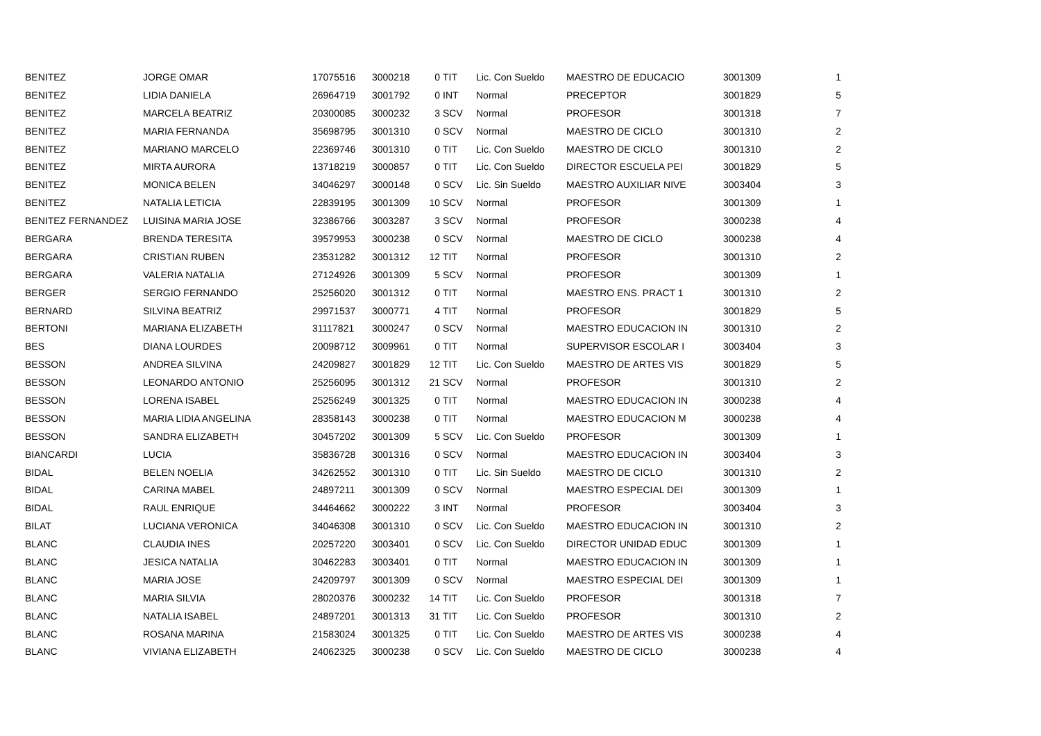| BENITEZ | JORGE OMAR | 17075516 | 3000218 | 0 | TIT | Lic. Con Sueldo | MAESTRO DE EDUCACIO | 3001309 | 1 |
| BENITEZ | LIDIA DANIELA | 26964719 | 3001792 | 0 | INT | Normal | PRECEPTOR | 3001829 | 5 |
| BENITEZ | MARCELA BEATRIZ | 20300085 | 3000232 | 3 | SCV | Normal | PROFESOR | 3001318 | 7 |
| BENITEZ | MARIA FERNANDA | 35698795 | 3001310 | 0 | SCV | Normal | MAESTRO DE CICLO | 3001310 | 2 |
| BENITEZ | MARIANO MARCELO | 22369746 | 3001310 | 0 | TIT | Lic. Con Sueldo | MAESTRO DE CICLO | 3001310 | 2 |
| BENITEZ | MIRTA AURORA | 13718219 | 3000857 | 0 | TIT | Lic. Con Sueldo | DIRECTOR ESCUELA PEI | 3001829 | 5 |
| BENITEZ | MONICA BELEN | 34046297 | 3000148 | 0 | SCV | Lic. Sin Sueldo | MAESTRO AUXILIAR NIVE | 3003404 | 3 |
| BENITEZ | NATALIA LETICIA | 22839195 | 3001309 | 10 | SCV | Normal | PROFESOR | 3001309 | 1 |
| BENITEZ FERNANDEZ | LUISINA MARIA JOSE | 32386766 | 3003287 | 3 | SCV | Normal | PROFESOR | 3000238 | 4 |
| BERGARA | BRENDA TERESITA | 39579953 | 3000238 | 0 | SCV | Normal | MAESTRO DE CICLO | 3000238 | 4 |
| BERGARA | CRISTIAN RUBEN | 23531282 | 3001312 | 12 | TIT | Normal | PROFESOR | 3001310 | 2 |
| BERGARA | VALERIA NATALIA | 27124926 | 3001309 | 5 | SCV | Normal | PROFESOR | 3001309 | 1 |
| BERGER | SERGIO FERNANDO | 25256020 | 3001312 | 0 | TIT | Normal | MAESTRO ENS. PRACT 1 | 3001310 | 2 |
| BERNARD | SILVINA BEATRIZ | 29971537 | 3000771 | 4 | TIT | Normal | PROFESOR | 3001829 | 5 |
| BERTONI | MARIANA ELIZABETH | 31117821 | 3000247 | 0 | SCV | Normal | MAESTRO EDUCACION IN | 3001310 | 2 |
| BES | DIANA LOURDES | 20098712 | 3009961 | 0 | TIT | Normal | SUPERVISOR ESCOLAR I | 3003404 | 3 |
| BESSON | ANDREA SILVINA | 24209827 | 3001829 | 12 | TIT | Lic. Con Sueldo | MAESTRO DE ARTES VIS | 3001829 | 5 |
| BESSON | LEONARDO ANTONIO | 25256095 | 3001312 | 21 | SCV | Normal | PROFESOR | 3001310 | 2 |
| BESSON | LORENA ISABEL | 25256249 | 3001325 | 0 | TIT | Normal | MAESTRO EDUCACION IN | 3000238 | 4 |
| BESSON | MARIA LIDIA ANGELINA | 28358143 | 3000238 | 0 | TIT | Normal | MAESTRO EDUCACION M | 3000238 | 4 |
| BESSON | SANDRA ELIZABETH | 30457202 | 3001309 | 5 | SCV | Lic. Con Sueldo | PROFESOR | 3001309 | 1 |
| BIANCARDI | LUCIA | 35836728 | 3001316 | 0 | SCV | Normal | MAESTRO EDUCACION IN | 3003404 | 3 |
| BIDAL | BELEN NOELIA | 34262552 | 3001310 | 0 | TIT | Lic. Sin Sueldo | MAESTRO DE CICLO | 3001310 | 2 |
| BIDAL | CARINA MABEL | 24897211 | 3001309 | 0 | SCV | Normal | MAESTRO ESPECIAL DEI | 3001309 | 1 |
| BIDAL | RAUL ENRIQUE | 34464662 | 3000222 | 3 | INT | Normal | PROFESOR | 3003404 | 3 |
| BILAT | LUCIANA VERONICA | 34046308 | 3001310 | 0 | SCV | Lic. Con Sueldo | MAESTRO EDUCACION IN | 3001310 | 2 |
| BLANC | CLAUDIA INES | 20257220 | 3003401 | 0 | SCV | Lic. Con Sueldo | DIRECTOR UNIDAD EDUC | 3001309 | 1 |
| BLANC | JESICA NATALIA | 30462283 | 3003401 | 0 | TIT | Normal | MAESTRO EDUCACION IN | 3001309 | 1 |
| BLANC | MARIA JOSE | 24209797 | 3001309 | 0 | SCV | Normal | MAESTRO ESPECIAL DEI | 3001309 | 1 |
| BLANC | MARIA SILVIA | 28020376 | 3000232 | 14 | TIT | Lic. Con Sueldo | PROFESOR | 3001318 | 7 |
| BLANC | NATALIA ISABEL | 24897201 | 3001313 | 31 | TIT | Lic. Con Sueldo | PROFESOR | 3001310 | 2 |
| BLANC | ROSANA MARINA | 21583024 | 3001325 | 0 | TIT | Lic. Con Sueldo | MAESTRO DE ARTES VIS | 3000238 | 4 |
| BLANC | VIVIANA ELIZABETH | 24062325 | 3000238 | 0 | SCV | Lic. Con Sueldo | MAESTRO DE CICLO | 3000238 | 4 |